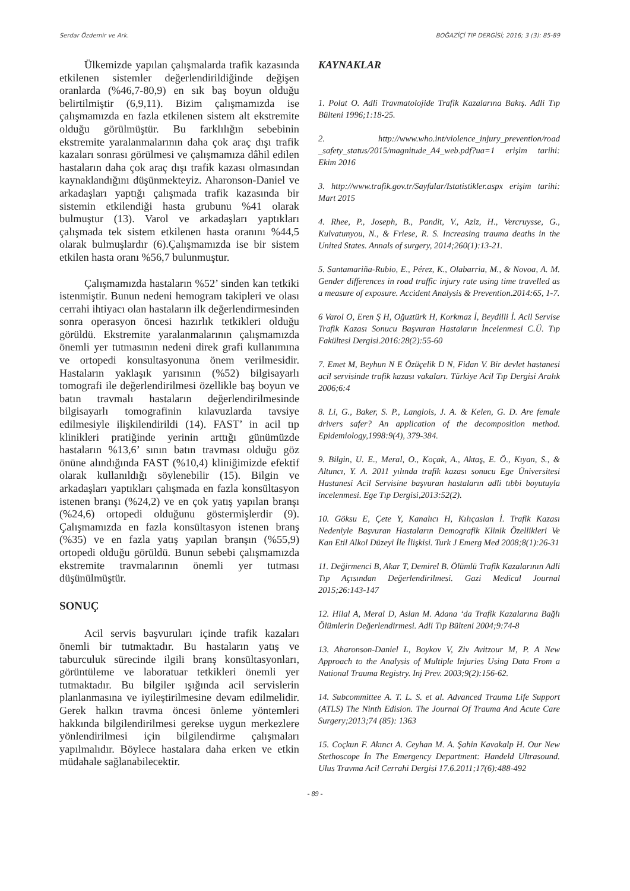Serdar Özdemir ve Ark. BOĞAZİÇİ TIP DERGİSİ; 2016; 3 (3): 85-89
Ülkemizde yapılan çalışmalarda trafik kazasında etkilenen sistemler değerlendirildiğinde değişen oranlarda (%46,7-80,9) en sık baş boyun olduğu belirtilmiştir (6,9,11). Bizim çalışmamızda ise çalışmamızda en fazla etkilenen sistem alt ekstremite olduğu görülmüştür. Bu farklılığın sebebinin ekstremite yaralanmalarının daha çok araç dışı trafik kazaları sonrası görülmesi ve çalışmamıza dâhil edilen hastaların daha çok araç dışı trafik kazası olmasından kaynaklandığını düşünmekteyiz. Aharonson-Daniel ve arkadaşları yaptığı çalışmada trafik kazasında bir sistemin etkilendiği hasta grubunu %41 olarak bulmuştur (13). Varol ve arkadaşları yaptıkları çalışmada tek sistem etkilenen hasta oranını %44,5 olarak bulmuşlardır (6).Çalışmamızda ise bir sistem etkilen hasta oranı %56,7 bulunmuştur.
Çalışmamızda hastaların %52’ sinden kan tetkiki istenmiştir. Bunun nedeni hemogram takipleri ve olası cerrahi ihtiyacı olan hastaların ilk değerlendirmesinden sonra operasyon öncesi hazırlık tetkikleri olduğu görüldü. Ekstremite yaralanmalarının çalışmamızda önemli yer tutmasının nedeni direk grafi kullanımına ve ortopedi konsultasyonuna önem verilmesidir. Hastaların yaklaşık yarısının (%52) bilgisayarlı tomografi ile değerlendirilmesi özellikle baş boyun ve batın travmalı hastaların değerlendirilmesinde bilgisayarlı tomografinin kılavuzlarda tavsiye edilmesiyle ilişkilendirildi (14). FAST’ in acil tıp klinikleri pratiğinde yerinin arttığı günümüzde hastaların %13,6’ sının batın travması olduğu göz önüne alındığında FAST (%10,4) kliniğimizde efektif olarak kullanıldığı söylenebilir (15). Bilgin ve arkadaşları yaptıkları çalışmada en fazla konsültasyon istenen branşı (%24,2) ve en çok yatış yapılan branşı (%24,6) ortopedi olduğunu göstermişlerdir (9). Çalışmamızda en fazla konsültasyon istenen branş (%35) ve en fazla yatış yapılan branşın (%55,9) ortopedi olduğu görüldü. Bunun sebebi çalışmamızda ekstremite travmalarının önemli yer tutması düşünülmüştür.
SONUÇ
Acil servis başvuruları içinde trafik kazaları önemli bir tutmaktadır. Bu hastaların yatış ve taburculuk sürecinde ilgili branş konsültasyonları, görüntüleme ve laboratuar tetkikleri önemli yer tutmaktadır. Bu bilgiler ışığında acil servislerin planlanmasına ve iyileştirilmesine devam edilmelidir. Gerek halkın travma öncesi önleme yöntemleri hakkında bilgilendirilmesi gerekse uygun merkezlere yönlendirilmesi için bilgilendirme çalışmaları yapılmalıdır. Böylece hastalara daha erken ve etkin müdahale sağlanabilecektir.
KAYNAKLAR
1. Polat O. Adli Travmatolojide Trafik Kazalarına Bakış. Adli Tıp Bülteni 1996;1:18-25.
2. http://www.who.int/violence_injury_prevention/road _safety_status/2015/magnitude_A4_web.pdf?ua=1 erişim tarihi: Ekim 2016
3. http://www.trafik.gov.tr/Sayfalar/Istatistikler.aspx erişim tarihi: Mart 2015
4. Rhee, P., Joseph, B., Pandit, V., Aziz, H., Vercruysse, G., Kulvatunyou, N., & Friese, R. S. Increasing trauma deaths in the United States. Annals of surgery, 2014;260(1):13-21.
5. Santamariña-Rubio, E., Pérez, K., Olabarria, M., & Novoa, A. M. Gender differences in road traffic injury rate using time travelled as a measure of exposure. Accident Analysis & Prevention.2014:65, 1-7.
6 Varol O, Eren Ş H, Oğuztürk H, Korkmaz İ, Beydilli İ. Acil Servise Trafik Kazası Sonucu Başvuran Hastaların İncelenmesi C.Ü. Tıp Fakültesi Dergisi.2016:28(2):55-60
7. Emet M, Beyhun N E Özüçelik D N, Fidan V. Bir devlet hastanesi acil servisinde trafik kazası vakaları. Türkiye Acil Tıp Dergisi Aralık 2006;6:4
8. Li, G., Baker, S. P., Langlois, J. A. & Kelen, G. D. Are female drivers safer? An application of the decomposition method. Epidemiology,1998:9(4), 379-384.
9. Bilgin, U. E., Meral, O., Koçak, A., Aktaş, E. Ö., Kıyan, S., & Altuncı, Y. A. 2011 yılında trafik kazası sonucu Ege Üniversitesi Hastanesi Acil Servisine başvuran hastaların adli tıbbi boyutuyla incelenmesi. Ege Tıp Dergisi,2013:52(2).
10. Göksu E, Çete Y, Kanalıcı H, Kılıçaslan İ. Trafik Kazası Nedeniyle Başvuran Hastaların Demografik Klinik Özellikleri Ve Kan Etil Alkol Düzeyi İle İlişkisi. Turk J Emerg Med 2008;8(1):26-31
11. Değirmenci B, Akar T, Demirel B. Ölümlü Trafik Kazalarının Adli Tıp Açısından Değerlendirilmesi. Gazi Medical Journal 2015;26:143-147
12. Hilal A, Meral D, Aslan M. Adana ‘da Trafik Kazalarına Bağlı Ölümlerin Değerlendirmesi. Adli Tıp Bülteni 2004;9:74-8
13. Aharonson-Daniel L, Boykov V, Ziv Avitzour M, P. A New Approach to the Analysis of Multiple Injuries Using Data From a National Trauma Registry. Inj Prev. 2003;9(2):156-62.
14. Subcommittee A. T. L. S. et al. Advanced Trauma Life Support (ATLS) The Ninth Edision. The Journal Of Trauma And Acute Care Surgery;2013;74 (85): 1363
15. Coçkun F. Akıncı A. Ceyhan M. A. Şahin Kavakalp H. Our New Stethoscope İn The Emergency Department: Handeld Ultrasound. Ulus Travma Acil Cerrahi Dergisi 17.6.2011;17(6):488-492
- 89 -